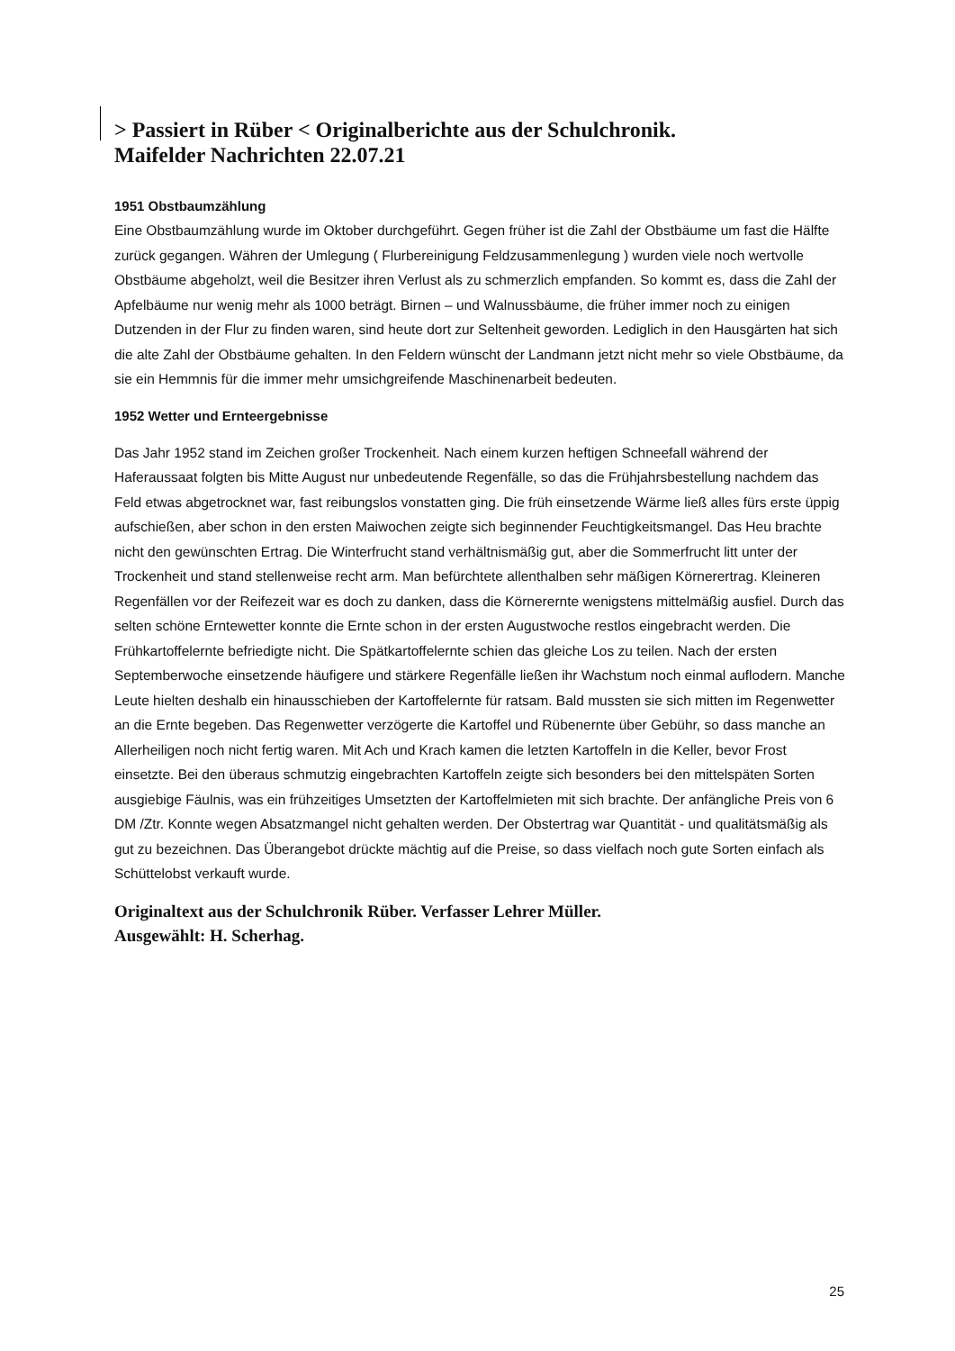> Passiert in Rüber < Originalberichte aus der Schulchronik.
Maifelder Nachrichten 22.07.21
1951 Obstbaumzählung
Eine Obstbaumzählung wurde im Oktober durchgeführt. Gegen früher ist die Zahl der Obstbäume um fast die Hälfte zurück gegangen. Währen der Umlegung ( Flurbereinigung Feldzusammenlegung ) wurden viele noch wertvolle Obstbäume abgeholzt, weil die Besitzer ihren Verlust als zu schmerzlich empfanden. So kommt es, dass die Zahl der Apfelbäume nur wenig mehr als 1000 beträgt. Birnen – und Walnussbäume, die früher immer noch zu einigen Dutzenden in der Flur zu finden waren, sind heute dort zur Seltenheit geworden. Lediglich in den Hausgärten hat sich die alte Zahl der Obstbäume gehalten. In den Feldern wünscht der Landmann jetzt nicht mehr so viele Obstbäume, da sie ein Hemmnis für die immer mehr umsichgreifende Maschinenarbeit bedeuten.
1952 Wetter und Ernteergebnisse
Das Jahr 1952 stand im Zeichen großer Trockenheit. Nach einem kurzen heftigen Schneefall während der Haferaussaat folgten bis Mitte August nur unbedeutende Regenfälle, so das die Frühjahrsbestellung nachdem das Feld etwas abgetrocknet war, fast reibungslos vonstatten ging. Die früh einsetzende Wärme ließ alles fürs erste üppig aufschießen, aber schon in den ersten Maiwochen zeigte sich beginnender Feuchtigkeitsmangel. Das Heu brachte nicht den gewünschten Ertrag. Die Winterfrucht stand verhältnismäßig gut, aber die Sommerfrucht litt unter der Trockenheit und stand stellenweise recht arm. Man befürchtete allenthalben sehr mäßigen Körnerertrag. Kleineren Regenfällen vor der Reifezeit war es doch zu danken, dass die Körnerernte wenigstens mittelmäßig ausfiel. Durch das selten schöne Erntewetter konnte die Ernte schon in der ersten Augustwoche restlos eingebracht werden. Die Frühkartoffelernte befriedigte nicht. Die Spätkartoffelernte schien das gleiche Los zu teilen. Nach der ersten Septemberwoche einsetzende häufigere und stärkere Regenfälle ließen ihr Wachstum noch einmal auflodern. Manche Leute hielten deshalb ein hinausschieben der Kartoffelernte für ratsam. Bald mussten sie sich mitten im Regenwetter an die Ernte begeben. Das Regenwetter verzögerte die Kartoffel und Rübenernte über Gebühr, so dass manche an Allerheiligen noch nicht fertig waren. Mit Ach und Krach kamen die letzten Kartoffeln in die Keller, bevor Frost einsetzte. Bei den überaus schmutzig eingebrachten Kartoffeln zeigte sich besonders bei den mittelspäten Sorten ausgiebige Fäulnis, was ein frühzeitiges Umsetzten der Kartoffelmieten mit sich brachte. Der anfängliche Preis von 6 DM /Ztr. Konnte wegen Absatzmangel nicht gehalten werden. Der Obstertrag war Quantität - und qualitätsmäßig als gut zu bezeichnen. Das Überangebot drückte mächtig auf die Preise, so dass vielfach noch gute Sorten einfach als Schüttelobst verkauft wurde.
Originaltext aus der Schulchronik Rüber. Verfasser Lehrer Müller.
Ausgewählt: H. Scherhag.
25